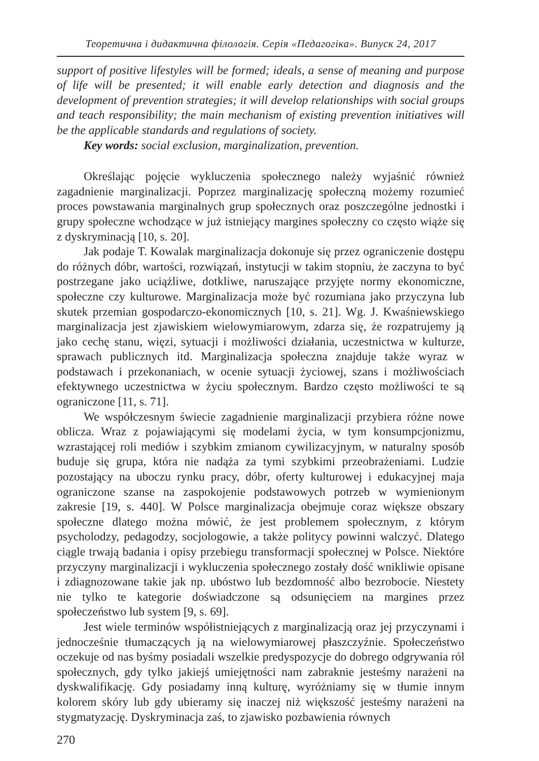Теоретична і дидактична філологія. Серія «Педагогіка». Випуск 24, 2017
support of positive lifestyles will be formed; ideals, a sense of meaning and purpose of life will be presented; it will enable early detection and diagnosis and the development of prevention strategies; it will develop relationships with social groups and teach responsibility; the main mechanism of existing prevention initiatives will be the applicable standards and regulations of society.
Key words: social exclusion, marginalization, prevention.
Określając pojęcie wykluczenia społecznego należy wyjaśnić również zagadnienie marginalizacji. Poprzez marginalizację społeczną możemy rozumieć proces powstawania marginalnych grup społecznych oraz poszczególne jednostki i grupy społeczne wchodzące w już istniejący margines społeczny co często wiąże się z dyskryminacją [10, s. 20].
Jak podaje T. Kowalak marginalizacja dokonuje się przez ograniczenie dostępu do różnych dóbr, wartości, rozwiązań, instytucji w takim stopniu, że zaczyna to być postrzegane jako uciążliwe, dotkliwe, naruszające przyjęte normy ekonomiczne, społeczne czy kulturowe. Marginalizacja może być rozumiana jako przyczyna lub skutek przemian gospodarczo-ekonomicznych [10, s. 21]. Wg. J. Kwaśniewskiego marginalizacja jest zjawiskiem wielowymiarowym, zdarza się, że rozpatrujemy ją jako cechę stanu, więzi, sytuacji i możliwości działania, uczestnictwa w kulturze, sprawach publicznych itd. Marginalizacja społeczna znajduje także wyraz w podstawach i przekonaniach, w ocenie sytuacji życiowej, szans i możliwościach efektywnego uczestnictwa w życiu społecznym. Bardzo często możliwości te są ograniczone [11, s. 71].
We współczesnym świecie zagadnienie marginalizacji przybiera różne nowe oblicza. Wraz z pojawiającymi się modelami życia, w tym konsumpcjonizmu, wzrastającej roli mediów i szybkim zmianom cywilizacyjnym, w naturalny sposób buduje się grupa, która nie nadąża za tymi szybkimi przeobrażeniami. Ludzie pozostający na uboczu rynku pracy, dóbr, oferty kulturowej i edukacyjnej maja ograniczone szanse na zaspokojenie podstawowych potrzeb w wymienionym zakresie [19, s. 440]. W Polsce marginalizacja obejmuje coraz większe obszary społeczne dlatego można mówić, że jest problemem społecznym, z którym psycholodzy, pedagodzy, socjologowie, a także politycy powinni walczyć. Dlatego ciągle trwają badania i opisy przebiegu transformacji społecznej w Polsce. Niektóre przyczyny marginalizacji i wykluczenia społecznego zostały dość wnikliwie opisane i zdiagnozowane takie jak np. ubóstwo lub bezdomność albo bezrobocie. Niestety nie tylko te kategorie doświadczone są odsunięciem na margines przez społeczeństwo lub system [9, s. 69].
Jest wiele terminów współistniejących z marginalizacją oraz jej przyczynami i jednocześnie tłumaczących ją na wielowymiarowej płaszczyźnie. Społeczeństwo oczekuje od nas byśmy posiadali wszelkie predyspozycje do dobrego odgrywania ról społecznych, gdy tylko jakiejś umiejętności nam zabraknie jesteśmy narażeni na dyskwalifikację. Gdy posiadamy inną kulturę, wyróżniamy się w tłumie innym kolorem skóry lub gdy ubieramy się inaczej niż większość jesteśmy narażeni na stygmatyzację. Dyskryminacja zaś, to zjawisko pozbawienia równych
270